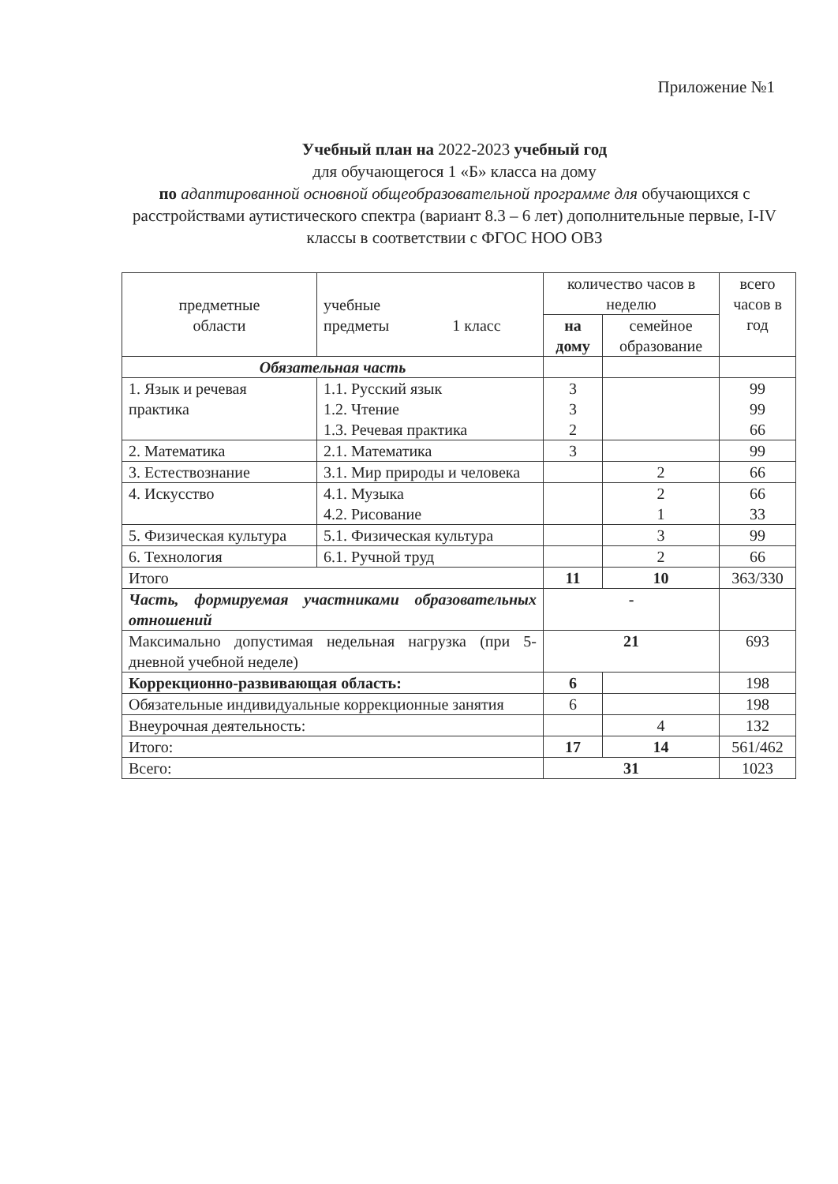Приложение №1
Учебный план на 2022-2023 учебный год
для обучающегося 1 «Б» класса на дому
по адаптированной основной общеобразовательной программе для обучающихся с расстройствами аутистического спектра (вариант 8.3 – 6 лет) дополнительные первые, I-IV классы в соответствии с ФГОС НОО ОВЗ
| предметные области | учебные предметы 1 класс | количество часов в неделю | | всего часов в год |
| --- | --- | --- | --- | --- |
| | | на дому | семейное образование | |
| Обязательная часть | | | | |
| 1. Язык и речевая практика | 1.1. Русский язык 1.2. Чтение 1.3. Речевая практика | 3 3 2 | | 99 99 66 |
| 2. Математика | 2.1. Математика | 3 | | 99 |
| 3. Естествознание | 3.1. Мир природы и человека | | 2 | 66 |
| 4. Искусство | 4.1. Музыка 4.2. Рисование | | 2 1 | 66 33 |
| 5. Физическая культура | 5.1. Физическая культура | | 3 | 99 |
| 6. Технология | 6.1. Ручной труд | | 2 | 66 |
| Итого | | 11 | 10 | 363/330 |
| Часть, формируемая участниками образовательных отношений | | - | | |
| Максимально допустимая недельная нагрузка (при 5-дневной учебной неделе) | | 21 | | 693 |
| Коррекционно-развивающая область: | | 6 | | 198 |
| Обязательные индивидуальные коррекционные занятия | | 6 | | 198 |
| Внеурочная деятельность: | | | 4 | 132 |
| Итого: | | 17 | 14 | 561/462 |
| Всего: | | 31 | | 1023 |